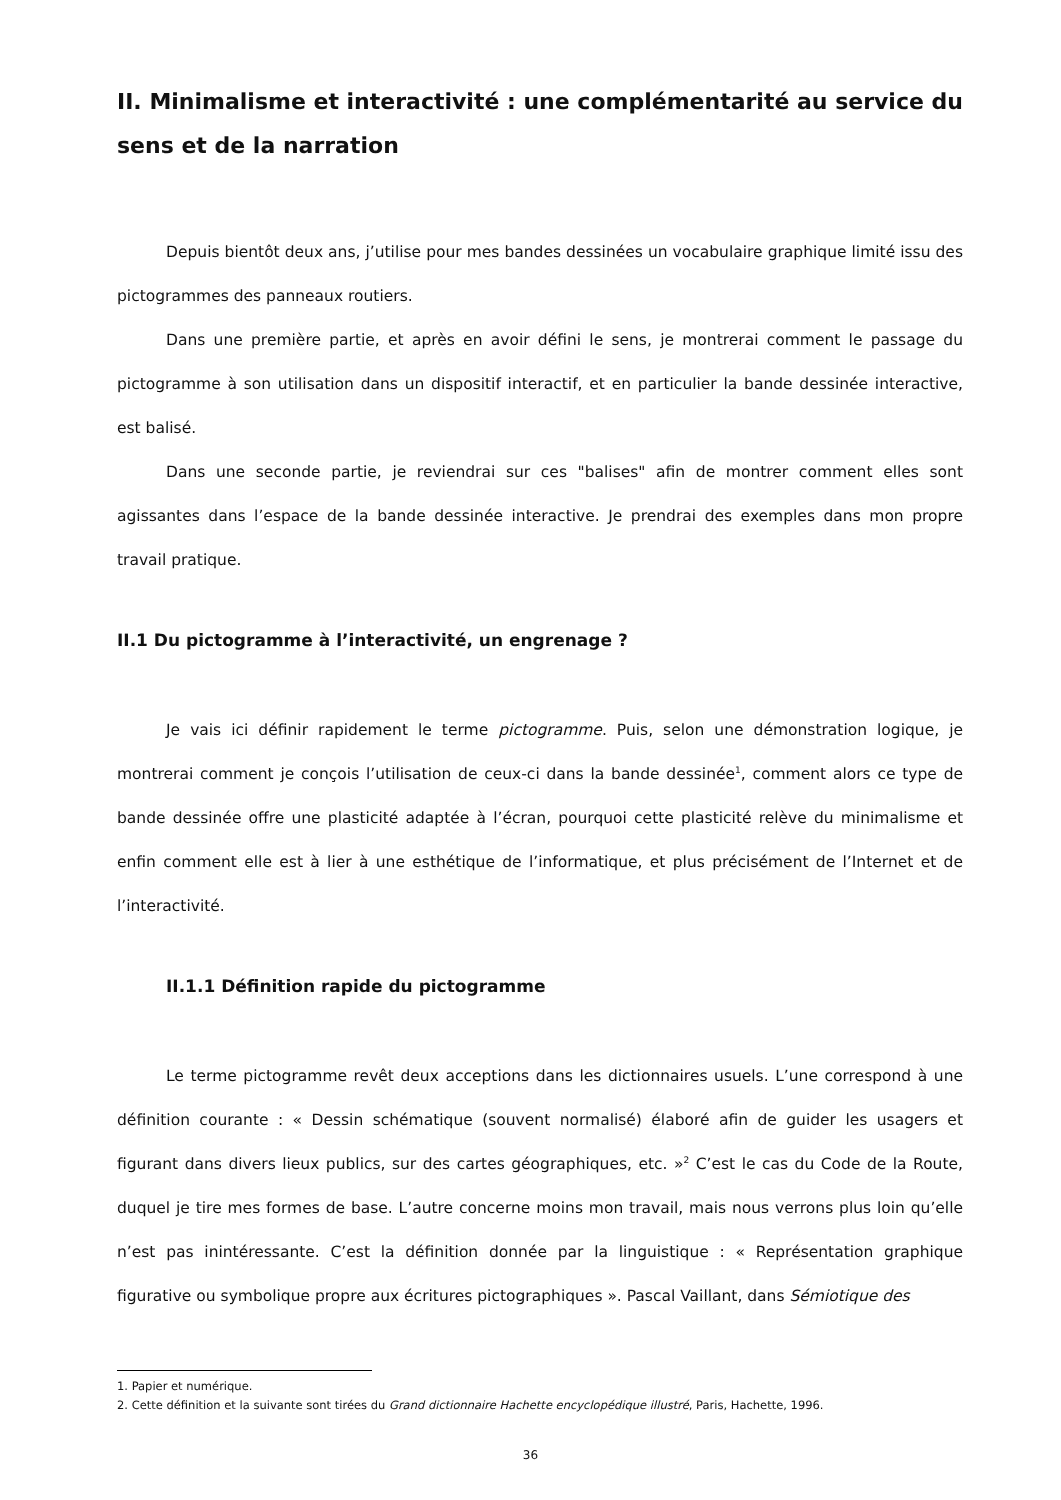II. Minimalisme et interactivité : une complémentarité au service du sens et de la narration
Depuis bientôt deux ans, j’utilise pour mes bandes dessinées un vocabulaire graphique limité issu des pictogrammes des panneaux routiers.
Dans une première partie, et après en avoir défini le sens, je montrerai comment le passage du pictogramme à son utilisation dans un dispositif interactif, et en particulier la bande dessinée interactive, est balisé.
Dans une seconde partie, je reviendrai sur ces "balises" afin de montrer comment elles sont agissantes dans l’espace de la bande dessinée interactive. Je prendrai des exemples dans mon propre travail pratique.
II.1 Du pictogramme à l’interactivité, un engrenage ?
Je vais ici définir rapidement le terme pictogramme. Puis, selon une démonstration logique, je montrerai comment je conçois l’utilisation de ceux-ci dans la bande dessinée<sup>1</sup>, comment alors ce type de bande dessinée offre une plasticité adaptée à l’écran, pourquoi cette plasticité relève du minimalisme et enfin comment elle est à lier à une esthétique de l’informatique, et plus précisément de l’Internet et de l’interactivité.
II.1.1 Définition rapide du pictogramme
Le terme pictogramme revêt deux acceptions dans les dictionnaires usuels. L’une correspond à une définition courante : « Dessin schématique (souvent normalisé) élaboré afin de guider les usagers et figurant dans divers lieux publics, sur des cartes géographiques, etc. »<sup>2</sup> C’est le cas du Code de la Route, duquel je tire mes formes de base. L’autre concerne moins mon travail, mais nous verrons plus loin qu’elle n’est pas inintéressante. C’est la définition donnée par la linguistique : « Représentation graphique figurative ou symbolique propre aux écritures pictographiques ». Pascal Vaillant, dans Sémiotique des
1. Papier et numérique.
2. Cette définition et la suivante sont tirées du Grand dictionnaire Hachette encyclopédique illustré, Paris, Hachette, 1996.
36